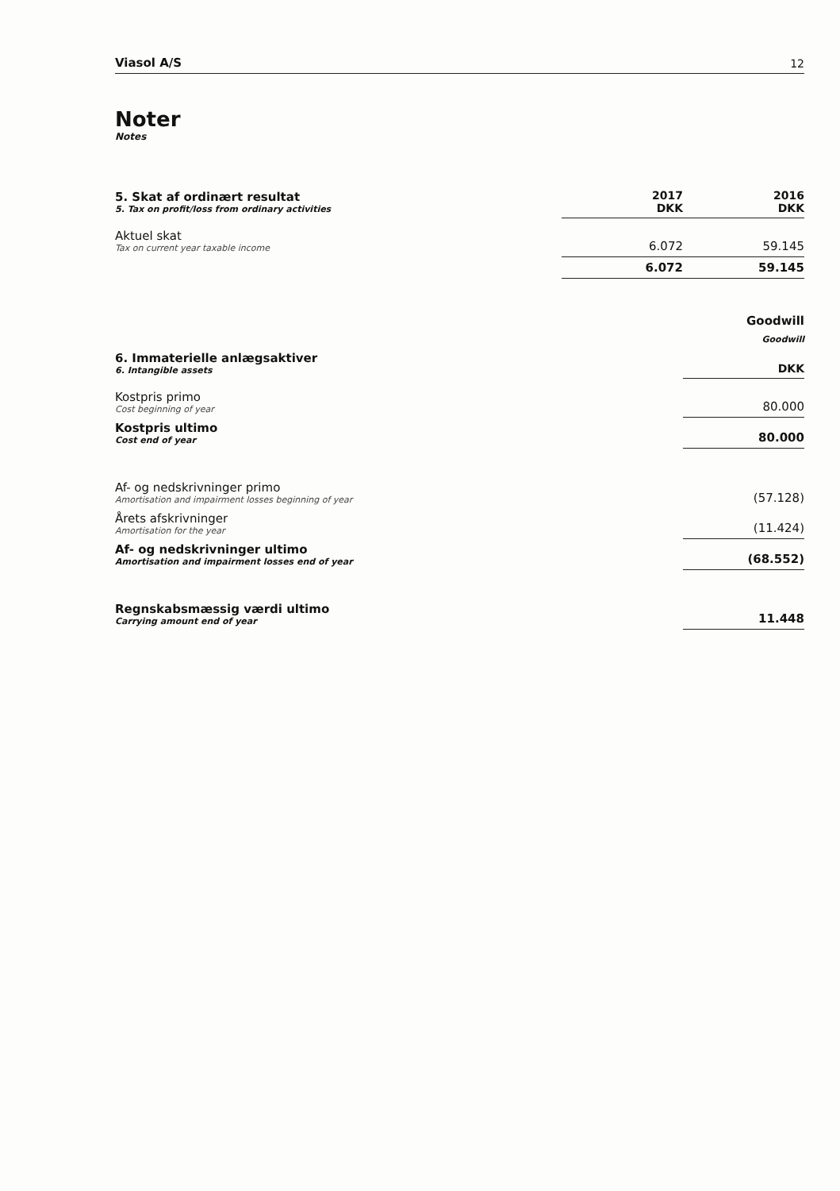Viasol A/S 12
Noter
Notes
| 5. Skat af ordinært resultat 5. Tax on profit/loss from ordinary activities | 2017 DKK | 2016 DKK |
| Aktuel skat Tax on current year taxable income | 6.072 | 59.145 |
| | 6.072 | 59.145 |
| | Goodwill |
| | Goodwill |
| 6. Immaterielle anlægsaktiver 6. Intangible assets | DKK |
| Kostpris primo Cost beginning of year | 80.000 |
| Kostpris ultimo Cost end of year | 80.000 |
| Af- og nedskrivninger primo Amortisation and impairment losses beginning of year | (57.128) |
| Årets afskrivninger Amortisation for the year | (11.424) |
| Af- og nedskrivninger ultimo Amortisation and impairment losses end of year | (68.552) |
| Regnskabsmæssig værdi ultimo Carrying amount end of year | 11.448 |